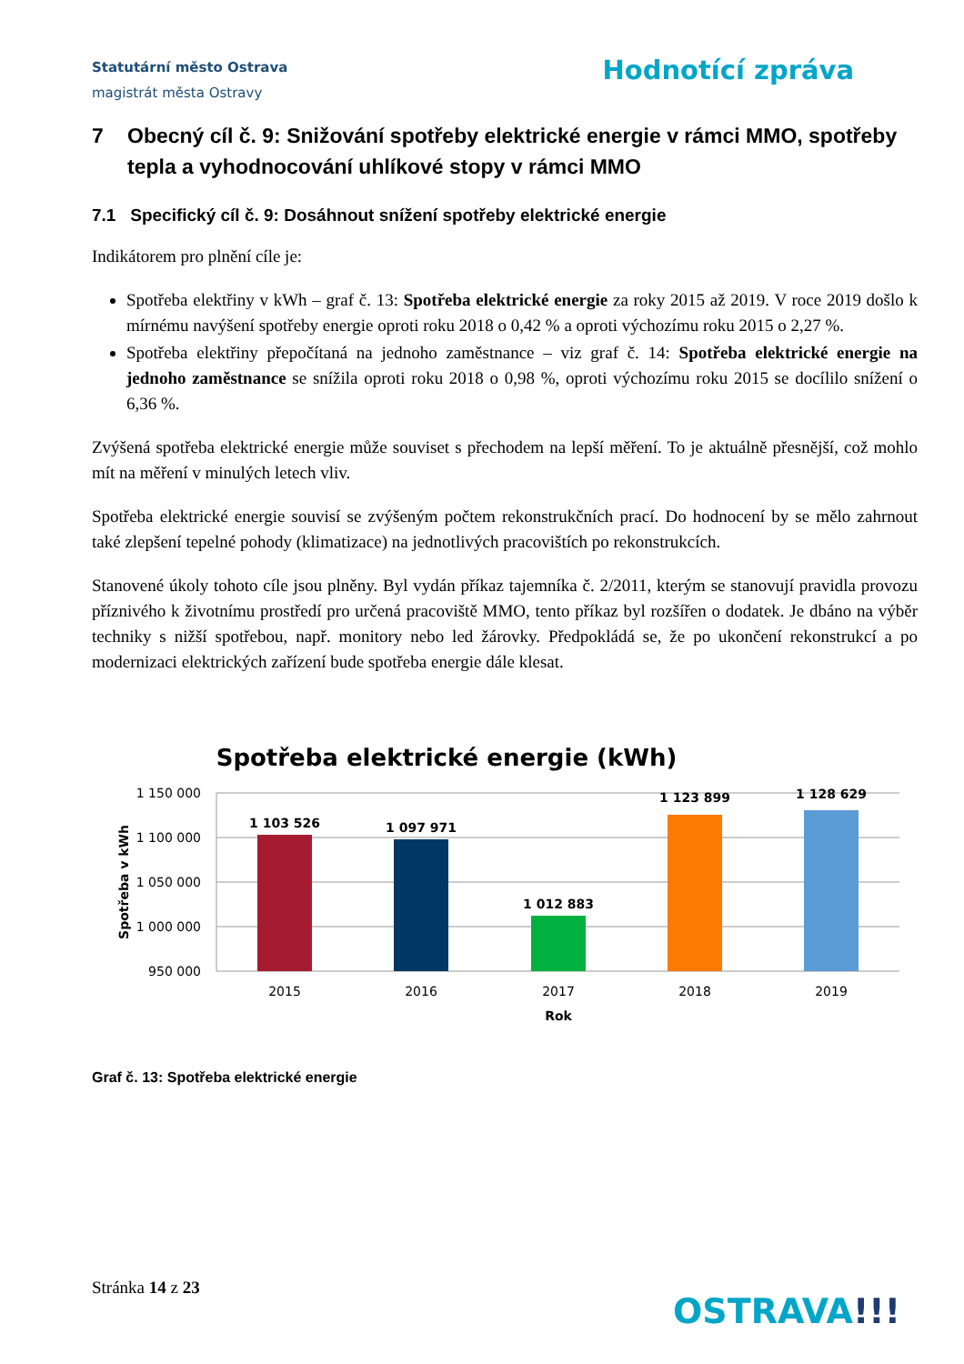Statutární město Ostrava
magistrát města Ostravy
Hodnotící zpráva
7 Obecný cíl č. 9: Snižování spotřeby elektrické energie v rámci MMO, spotřeby tepla a vyhodnocování uhlíkové stopy v rámci MMO
7.1 Specifický cíl č. 9: Dosáhnout snížení spotřeby elektrické energie
Indikátorem pro plnění cíle je:
Spotřeba elektřiny v kWh – graf č. 13: Spotřeba elektrické energie za roky 2015 až 2019. V roce 2019 došlo k mírnému navýšení spotřeby energie oproti roku 2018 o 0,42 % a oproti výchozímu roku 2015 o 2,27 %.
Spotřeba elektřiny přepočítaná na jednoho zaměstnance – viz graf č. 14: Spotřeba elektrické energie na jednoho zaměstnance se snížila oproti roku 2018 o 0,98 %, oproti výchozímu roku 2015 se docílilo snížení o 6,36 %.
Zvýšená spotřeba elektrické energie může souviset s přechodem na lepší měření. To je aktuálně přesnější, což mohlo mít na měření v minulých letech vliv.
Spotřeba elektrické energie souvisí se zvýšeným počtem rekonstrukčních prací. Do hodnocení by se mělo zahrnout také zlepšení tepelné pohody (klimatizace) na jednotlivých pracovištích po rekonstrukcích.
Stanovené úkoly tohoto cíle jsou plněny. Byl vydán příkaz tajemníka č. 2/2011, kterým se stanovují pravidla provozu příznivého k životnímu prostředí pro určená pracoviště MMO, tento příkaz byl rozšířen o dodatek. Je dbáno na výběr techniky s nižší spotřebou, např. monitory nebo led žárovky. Předpokládá se, že po ukončení rekonstrukcí a po modernizaci elektrických zařízení bude spotřeba energie dále klesat.
Spotřeba elektrické energie (kWh)
1 150 000
1 100 000
1 050 000
1 000 000
950 000
Spotřeba v kWh
1 103 526
1 097 971
1 012 883
1 123 899
1 128 629
2015
2016
2017
2018
2019
Rok
Graf č. 13: Spotřeba elektrické energie
Stránka 14 z 23
OSTRAVA!!!